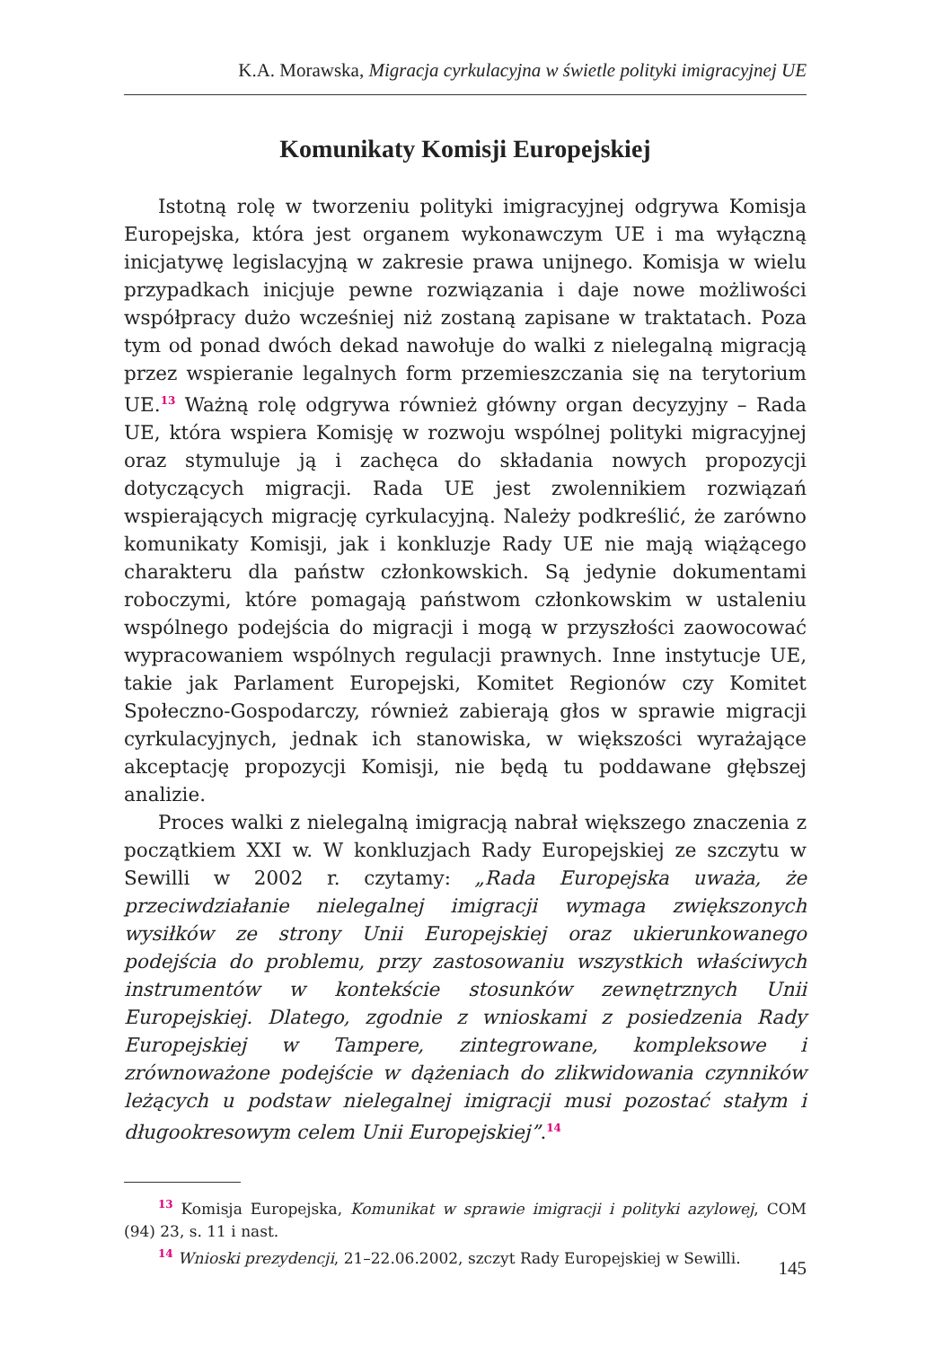K.A. Morawska, Migracja cyrkulacyjna w świetle polityki imigracyjnej UE
Komunikaty Komisji Europejskiej
Istotną rolę w tworzeniu polityki imigracyjnej odgrywa Komisja Europejska, która jest organem wykonawczym UE i ma wyłączną inicjatywę legislacyjną w zakresie prawa unijnego. Komisja w wielu przypadkach inicjuje pewne rozwiązania i daje nowe możliwości współpracy dużo wcześniej niż zostaną zapisane w traktatach. Poza tym od ponad dwóch dekad nawołuje do walki z nielegalną migracją przez wspieranie legalnych form przemieszczania się na terytorium UE.<sup>13</sup> Ważną rolę odgrywa również główny organ decyzyjny – Rada UE, która wspiera Komisję w rozwoju wspólnej polityki migracyjnej oraz stymuluje ją i zachęca do składania nowych propozycji dotyczących migracji. Rada UE jest zwolennikiem rozwiązań wspierających migrację cyrkulacyjną. Należy podkreślić, że zarówno komunikaty Komisji, jak i konkluzje Rady UE nie mają wiążącego charakteru dla państw członkowskich. Są jedynie dokumentami roboczymi, które pomagają państwom członkowskim w ustaleniu wspólnego podejścia do migracji i mogą w przyszłości zaowocować wypracowaniem wspólnych regulacji prawnych. Inne instytucje UE, takie jak Parlament Europejski, Komitet Regionów czy Komitet Społeczno-Gospodarczy, również zabierają głos w sprawie migracji cyrkulacyjnych, jednak ich stanowiska, w większości wyrażające akceptację propozycji Komisji, nie będą tu poddawane głębszej analizie.
Proces walki z nielegalną imigracją nabrał większego znaczenia z początkiem XXI w. W konkluzjach Rady Europejskiej ze szczytu w Sewilli w 2002 r. czytamy: „Rada Europejska uważa, że przeciwdziałanie nielegalnej imigracji wymaga zwiększonych wysiłków ze strony Unii Europejskiej oraz ukierunkowanego podejścia do problemu, przy zastosowaniu wszystkich właściwych instrumentów w kontekście stosunków zewnętrznych Unii Europejskiej. Dlatego, zgodnie z wnioskami z posiedzenia Rady Europejskiej w Tampere, zintegrowane, kompleksowe i zrównoważone podejście w dążeniach do zlikwidowania czynników leżących u podstaw nielegalnej imigracji musi pozostać stałym i długookresowym celem Unii Europejskiej”.<sup>14</sup>
<sup>13</sup> Komisja Europejska, Komunikat w sprawie imigracji i polityki azylowej, COM (94) 23, s. 11 i nast.
<sup>14</sup> Wnioski prezydencji, 21–22.06.2002, szczyt Rady Europejskiej w Sewilli.
145